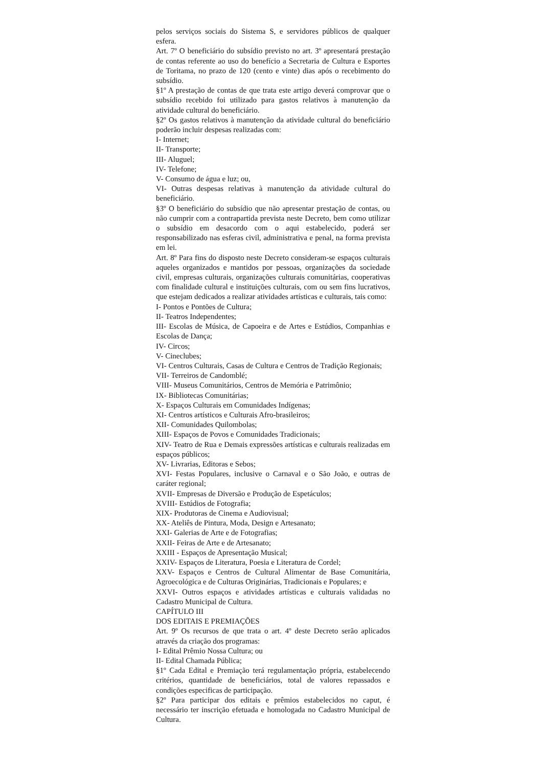pelos serviços sociais do Sistema S, e servidores públicos de qualquer esfera.
Art. 7º O beneficiário do subsídio previsto no art. 3º apresentará prestação de contas referente ao uso do benefício a Secretaria de Cultura e Esportes de Toritama, no prazo de 120 (cento e vinte) dias após o recebimento do subsídio.
§1º A prestação de contas de que trata este artigo deverá comprovar que o subsídio recebido foi utilizado para gastos relativos à manutenção da atividade cultural do beneficiário.
§2º Os gastos relativos à manutenção da atividade cultural do beneficiário poderão incluir despesas realizadas com:
I- Internet;
II- Transporte;
III- Aluguel;
IV- Telefone;
V- Consumo de água e luz; ou,
VI- Outras despesas relativas à manutenção da atividade cultural do beneficiário.
§3º O beneficiário do subsídio que não apresentar prestação de contas, ou não cumprir com a contrapartida prevista neste Decreto, bem como utilizar o subsídio em desacordo com o aqui estabelecido, poderá ser responsabilizado nas esferas civil, administrativa e penal, na forma prevista em lei.
Art. 8º Para fins do disposto neste Decreto consideram-se espaços culturais aqueles organizados e mantidos por pessoas, organizações da sociedade civil, empresas culturais, organizações culturais comunitárias, cooperativas com finalidade cultural e instituições culturais, com ou sem fins lucrativos, que estejam dedicados a realizar atividades artísticas e culturais, tais como:
I- Pontos e Pontões de Cultura;
II- Teatros Independentes;
III- Escolas de Música, de Capoeira e de Artes e Estúdios, Companhias e Escolas de Dança;
IV- Circos;
V- Cineclubes;
VI- Centros Culturais, Casas de Cultura e Centros de Tradição Regionais;
VII- Terreiros de Candomblé;
VIII- Museus Comunitários, Centros de Memória e Patrimônio;
IX- Bibliotecas Comunitárias;
X- Espaços Culturais em Comunidades Indígenas;
XI- Centros artísticos e Culturais Afro-brasileiros;
XII- Comunidades Quilombolas;
XIII- Espaços de Povos e Comunidades Tradicionais;
XIV- Teatro de Rua e Demais expressões artísticas e culturais realizadas em espaços públicos;
XV- Livrarias, Editoras e Sebos;
XVI- Festas Populares, inclusive o Carnaval e o São João, e outras de caráter regional;
XVII- Empresas de Diversão e Produção de Espetáculos;
XVIII- Estúdios de Fotografia;
XIX- Produtoras de Cinema e Audiovisual;
XX- Ateliês de Pintura, Moda, Design e Artesanato;
XXI- Galerias de Arte e de Fotografias;
XXII- Feiras de Arte e de Artesanato;
XXIII - Espaços de Apresentação Musical;
XXIV- Espaços de Literatura, Poesia e Literatura de Cordel;
XXV- Espaços e Centros de Cultural Alimentar de Base Comunitária, Agroecológica e de Culturas Originárias, Tradicionais e Populares; e
XXVI- Outros espaços e atividades artísticas e culturais validadas no Cadastro Municipal de Cultura.
CAPÍTULO III
DOS EDITAIS E PREMIAÇÕES
Art. 9º Os recursos de que trata o art. 4º deste Decreto serão aplicados através da criação dos programas:
I- Edital Prêmio Nossa Cultura; ou
II- Edital Chamada Pública;
§1º Cada Edital e Premiação terá regulamentação própria, estabelecendo critérios, quantidade de beneficiários, total de valores repassados e condições especificas de participação.
§2º Para participar dos editais e prêmios estabelecidos no caput, é necessário ter inscrição efetuada e homologada no Cadastro Municipal de Cultura.